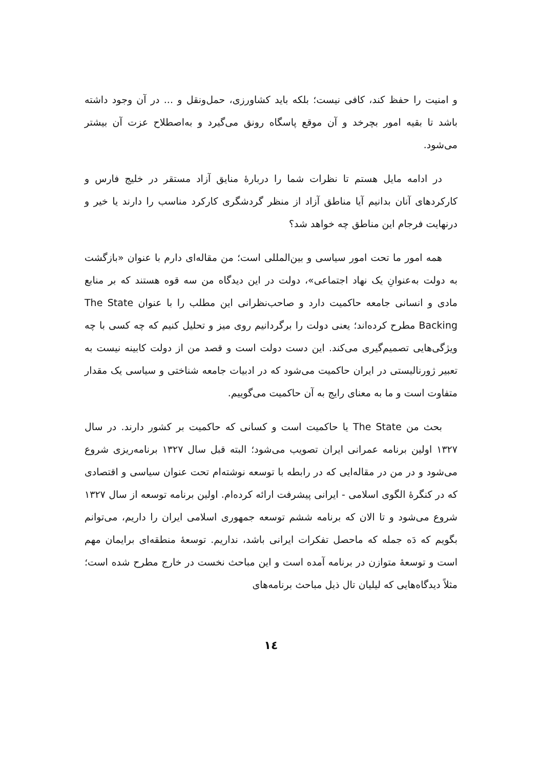و امنیت را حفظ کند، کافی نیست؛ بلکه باید کشاورزی، حمل‌ونقل و ... در آن وجود داشته باشد تا بقیه امور بچرخد و آن موقع پاسگاه رونق می‌گیرد و به‌اصطلاح عزت آن بیشتر می‌شود.
در ادامه مایل هستم تا نظرات شما را دربارۀ منایق آزاد مستقر در خلیج فارس و کارکردهای آنان بدانیم آیا مناطق آزاد از منظر گردشگری کارکرد مناسب را دارند یا خیر و درنهایت فرجام این مناطق چه خواهد شد؟
همه امور ما تحت امور سیاسی و بین‌المللی است؛ من مقاله‌ای دارم با عنوان «بازگشت به دولت به‌عنوانِ یک نهاد اجتماعی»، دولت در این دیدگاه من سه قوه هستند که بر منابع مادی و انسانی جامعه حاکمیت دارد و صاحب‌نظرانی این مطلب را با عنوان The State Backing مطرح کرده‌اند؛ یعنی دولت را برگردانیم روی میز و تحلیل کنیم که چه کسی با چه ویژگی‌هایی تصمیم‌گیری می‌کند. این دست دولت است و قصد من از دولت کابینه نیست به تعبیر ژورنالیستی در ایران حاکمیت می‌شود که در ادبیات جامعه شناختی و سیاسی یک مقدار متفاوت است و ما به معنای رایج به آن حاکمیت می‌گوییم.
بحث من The State یا حاکمیت است و کسانی که حاکمیت بر کشور دارند. در سال ۱۳۲۷ اولین برنامه عمرانی ایران تصویب می‌شود؛ البته قبل سال ۱۳۲۷ برنامه‌ریزی شروع می‌شود و در من در مقاله‌ایی که در رابطه با توسعه نوشته‌ام تحت عنوان سیاسی و اقتصادی که در کنگرۀ الگوی اسلامی - ایرانی پیشرفت ارائه کرده‌ام. اولین برنامه توسعه از سال ۱۳۲۷ شروع می‌شود و تا الان که برنامه ششم توسعه جمهوری اسلامی ایران را داریم، می‌توانم بگویم که دَه جمله که ماحصل تفکرات ایرانی باشد، نداریم. توسعۀ منطقه‌ای برایمان مهم است و توسعۀ متوازن در برنامه آمده است و این مباحث نخست در خارج مطرح شده است؛ مثلاً دیدگاه‌هایی که لیلیان تال ذیل مباحث برنامه‌های
۱٤